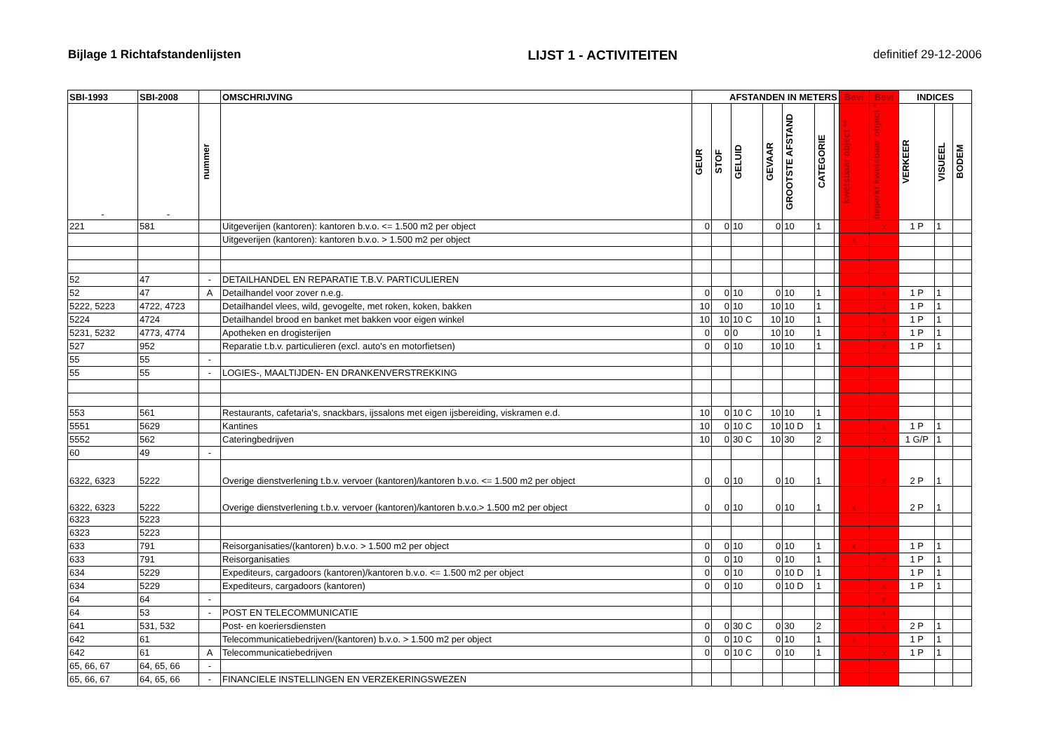Bijlage 1 Richtafstandenlijsten LIJST 1 - ACTIVITEITEN definitief 29-12-2006
| SBI-1993 | SBI-2008 | | OMSCHRIJVING | AFSTANDEN IN METERS | | | | | | | Bevi | Bevi | INDICES | | |
| --- | --- | --- | --- | --- | --- | --- | --- | --- | --- | --- | --- | --- | --- | --- | --- |
| - | - | nummer | | GEUR | STOF | GELUID | GEVAAR | GROOTSTE AFSTAND | CATEGORIE | | kwetsbaar object ** | beperkt kwetsbaar object * | VERKEER | VISUEEL | BODEM |
| 221 | 581 | | Uitgeverijen (kantoren): kantoren b.v.o. <= 1.500 m2 per object | 0 | 0 | 10 | 0 | 10 | 1 | | | x | 1 P | 1 | |
| | | | Uitgeverijen (kantoren): kantoren b.v.o. > 1.500 m2 per object | | | | | | | | x | | | | |
| 52 | 47 | - | DETAILHANDEL EN REPARATIE T.B.V. PARTICULIEREN | | | | | | | | | | | | |
| 52 | 47 | A | Detailhandel voor zover n.e.g. | 0 | 0 | 10 | 0 | 10 | 1 | | | x | 1 P | 1 | |
| 5222, 5223 | 4722, 4723 | | Detailhandel vlees, wild, gevogelte, met roken, koken, bakken | 10 | 0 | 10 | 10 | 10 | 1 | | | x | 1 P | 1 | |
| 5224 | 4724 | | Detailhandel brood en banket met bakken voor eigen winkel | 10 | 10 | 10 C | 10 | 10 | 1 | | | x | 1 P | 1 | |
| 5231, 5232 | 4773, 4774 | | Apotheken en drogisterijen | 0 | 0 | 0 | 10 | 10 | 1 | | | x | 1 P | 1 | |
| 527 | 952 | | Reparatie t.b.v. particulieren (excl. auto's en motorfietsen) | 0 | 0 | 10 | 10 | 10 | 1 | | | x | 1 P | 1 | |
| 55 | 55 | - | | | | | | | | | | | | | |
| 55 | 55 | - | LOGIES-, MAALTIJDEN- EN DRANKENVERSTREKKING | | | | | | | | | | | | |
| 553 | 561 | | Restaurants, cafetaria's, snackbars, ijssalons met eigen ijsbereiding, viskramen e.d. | 10 | 0 | 10 C | 10 | 10 | 1 | | | | | | |
| 5551 | 5629 | | Kantines | 10 | 0 | 10 C | 10 | 10 D | 1 | | | x | 1 P | 1 | |
| 5552 | 562 | | Cateringbedrijven | 10 | 0 | 30 C | 10 | 30 | 2 | | | x | 1 G/P | 1 | |
| 60 | 49 | - | | | | | | | | | | | | | |
| 6322, 6323 | 5222 | | Overige dienstverlening t.b.v. vervoer (kantoren)/kantoren b.v.o. <= 1.500 m2 per object | 0 | 0 | 10 | 0 | 10 | 1 | | | x | 2 P | 1 | |
| 6322, 6323 | 5222 | | Overige dienstverlening t.b.v. vervoer (kantoren)/kantoren b.v.o.> 1.500 m2 per object | 0 | 0 | 10 | 0 | 10 | 1 | | x | | 2 P | 1 | |
| 6323 | 5223 | | | | | | | | | | | | | | |
| 6323 | 5223 | | | | | | | | | | | | | | |
| 633 | 791 | | Reisorganisaties/(kantoren) b.v.o. > 1.500 m2 per object | 0 | 0 | 10 | 0 | 10 | 1 | | x | | 1 P | 1 | |
| 633 | 791 | | Reisorganisaties | 0 | 0 | 10 | 0 | 10 | 1 | | | x | 1 P | 1 | |
| 634 | 5229 | | Expediteurs, cargadoors (kantoren)/kantoren b.v.o. <= 1.500 m2 per object | 0 | 0 | 10 | 0 | 10 D | 1 | | | | 1 P | 1 | |
| 634 | 5229 | | Expediteurs, cargadoors (kantoren) | 0 | 0 | 10 | 0 | 10 D | 1 | | | x | 1 P | 1 | |
| 64 | 64 | - | | | | | | | | | | x | | | |
| 64 | 53 | - | POST EN TELECOMMUNICATIE | | | | | | | | | x | | | |
| 641 | 531, 532 | | Post- en koeriersdiensten | 0 | 0 | 30 C | 0 | 30 | 2 | | | x | 2 P | 1 | |
| 642 | 61 | | Telecommunicatiebedrijven/(kantoren) b.v.o. > 1.500 m2 per object | 0 | 0 | 10 C | 0 | 10 | 1 | | x | | 1 P | 1 | |
| 642 | 61 | A | Telecommunicatiebedrijven | 0 | 0 | 10 C | 0 | 10 | 1 | | | x | 1 P | 1 | |
| 65, 66, 67 | 64, 65, 66 | - | | | | | | | | | | | | | |
| 65, 66, 67 | 64, 65, 66 | - | FINANCIELE INSTELLINGEN EN VERZEKERINGSWEZEN | | | | | | | | | | | | |